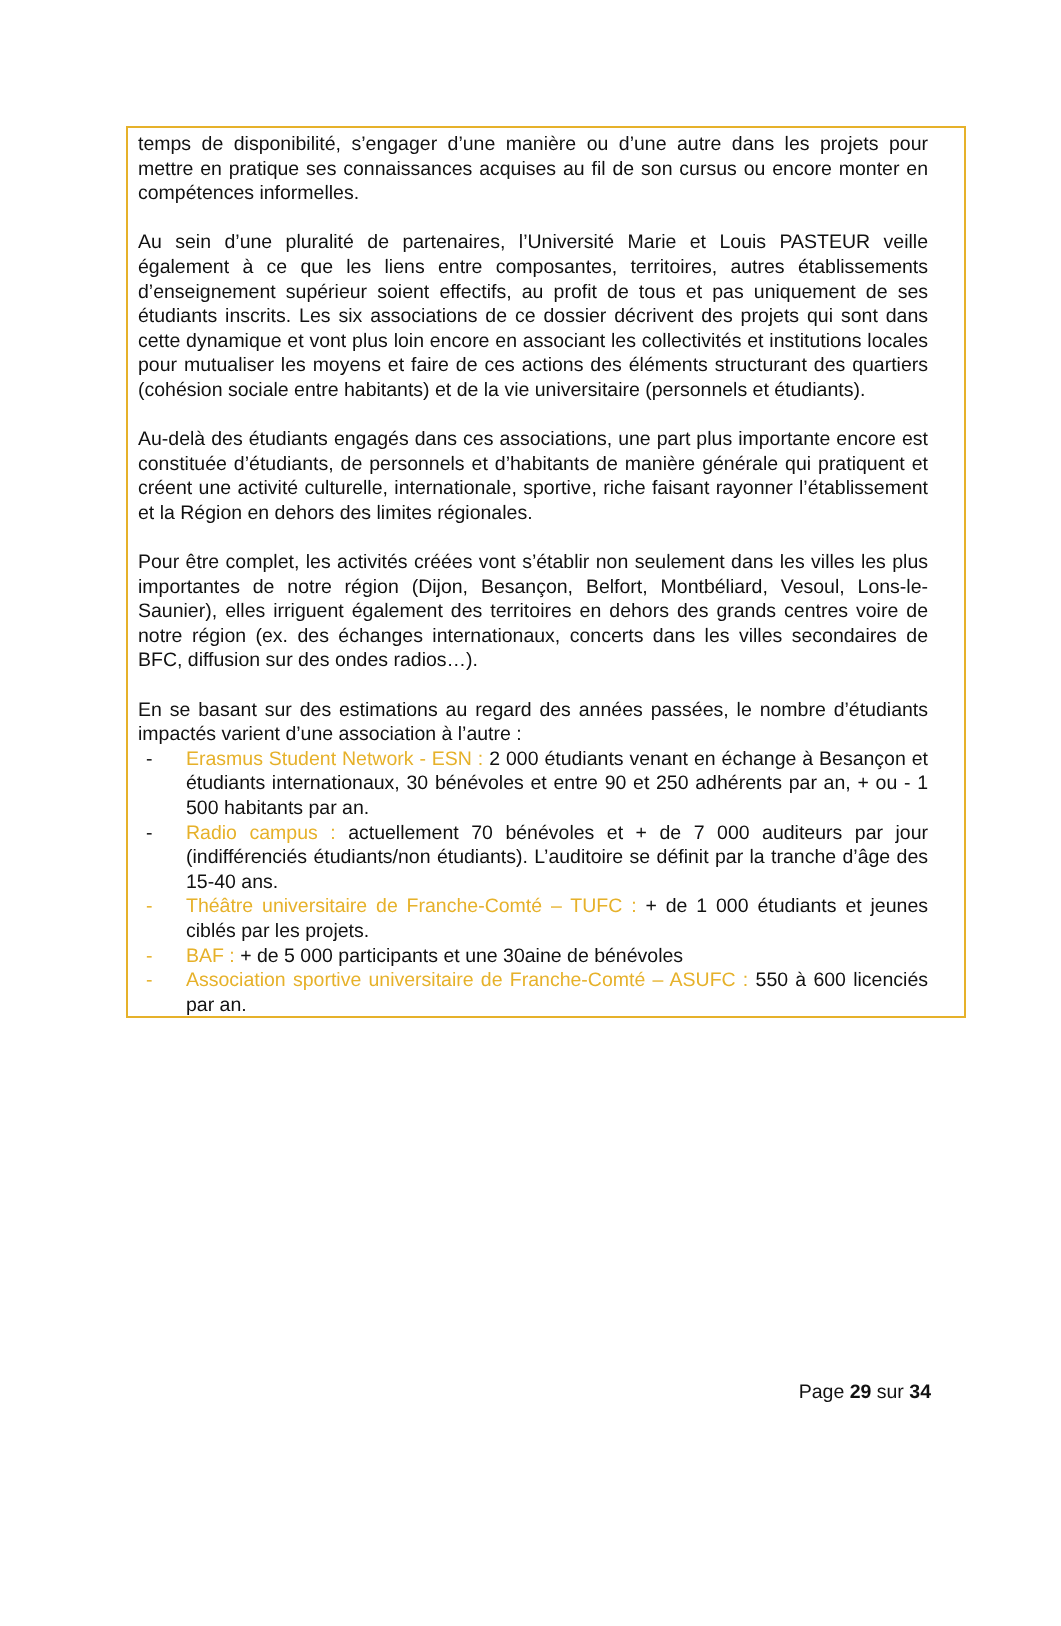temps de disponibilité, s’engager d’une manière ou d’une autre dans les projets pour mettre en pratique ses connaissances acquises au fil de son cursus ou encore monter en compétences informelles.
Au sein d’une pluralité de partenaires, l’Université Marie et Louis PASTEUR veille également à ce que les liens entre composantes, territoires, autres établissements d’enseignement supérieur soient effectifs, au profit de tous et pas uniquement de ses étudiants inscrits. Les six associations de ce dossier décrivent des projets qui sont dans cette dynamique et vont plus loin encore en associant les collectivités et institutions locales pour mutualiser les moyens et faire de ces actions des éléments structurant des quartiers (cohésion sociale entre habitants) et de la vie universitaire (personnels et étudiants).
Au-delà des étudiants engagés dans ces associations, une part plus importante encore est constituée d’étudiants, de personnels et d’habitants de manière générale qui pratiquent et créent une activité culturelle, internationale, sportive, riche faisant rayonner l’établissement et la Région en dehors des limites régionales.
Pour être complet, les activités créées vont s’établir non seulement dans les villes les plus importantes de notre région (Dijon, Besançon, Belfort, Montbéliard, Vesoul, Lons-le-Saunier), elles irriguent également des territoires en dehors des grands centres voire de notre région (ex. des échanges internationaux, concerts dans les villes secondaires de BFC, diffusion sur des ondes radios…).
En se basant sur des estimations au regard des années passées, le nombre d’étudiants impactés varient d’une association à l’autre :
- Erasmus Student Network - ESN : 2 000 étudiants venant en échange à Besançon et étudiants internationaux, 30 bénévoles et entre 90 et 250 adhérents par an, + ou - 1 500 habitants par an.
- Radio campus : actuellement 70 bénévoles et + de 7 000 auditeurs par jour (indifférenciés étudiants/non étudiants). L’auditoire se définit par la tranche d’âge des 15-40 ans.
- Théâtre universitaire de Franche-Comté – TUFC : + de 1 000 étudiants et jeunes ciblés par les projets.
- BAF : + de 5 000 participants et une 30aine de bénévoles
- Association sportive universitaire de Franche-Comté – ASUFC : 550 à 600 licenciés par an.
Page 29 sur 34